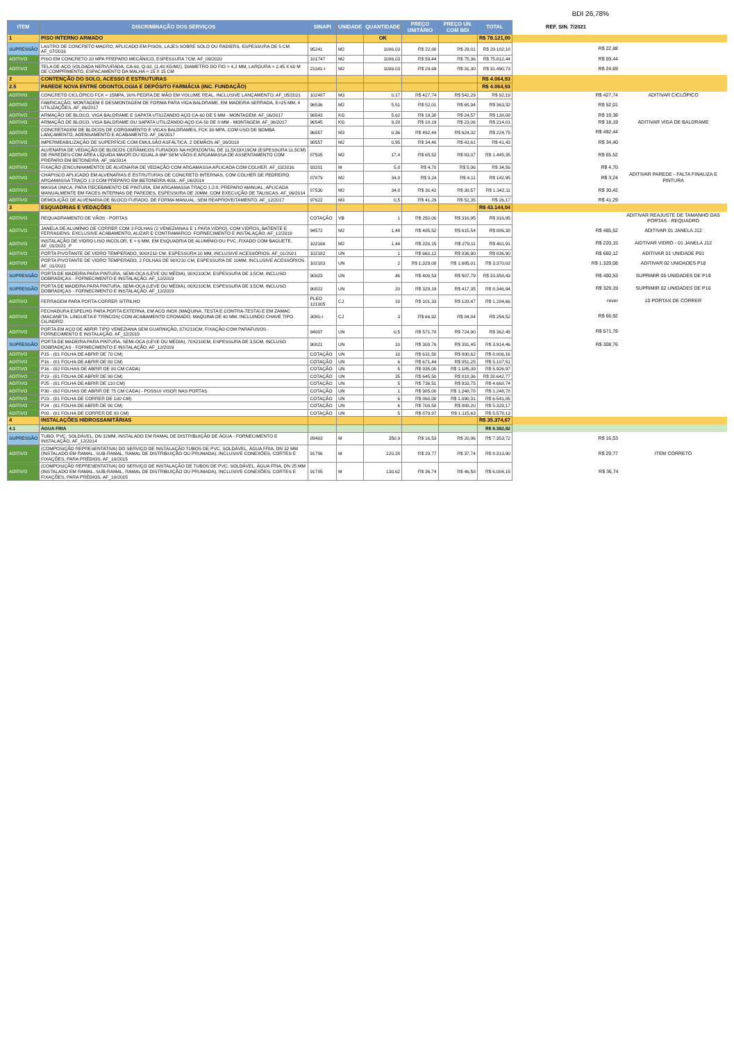BDI 26,78%
| ITEM | DISCRIMINAÇÃO DOS SERVIÇOS | SINAPI | UNIDADE | QUANTIDADE | PREÇO UNITÁRIO | PREÇO UN. COM BDI | TOTAL | REF. SIN. 7/2021 | |
| --- | --- | --- | --- | --- | --- | --- | --- | --- | --- |
| 1 | PISO INTERNO ARMADO | | | OK | | | R$ 78.121,00 | | |
| SUPRESSÃO | LASTRO DE CONCRETO MAGRO, APLICADO EM PISOS, LAJES SOBRE SOLO OU RADIERS, ESPESSURA DE 5 CM. AF_07/2016 | 95241 | M2 | 1006,03 | R$ 22,88 | R$ 29,01 | R$ 29.182,18 | R$ 22,88 | |
| ADITIVO | PISO EM CONCRETO 20 MPA PREPARO MECÂNICO, ESPESSURA 7CM. AF_09/2020 | 101747 | M2 | 1006,03 | R$ 59,44 | R$ 75,36 | R$ 75.812,44 | R$ 59,44 | |
| ADITIVO | TELA DE AÇO SOLDADA NERVURADA, CA-60, Q-92, (1,48 KG/M2), DIAMETRO DO FIO = 4,2 MM, LARGURA = 2,45 X 60 M DE COMPRIMENTO, ESPACAMENTO DA MALHA = 15 X 15 CM | 21141-I | M2 | 1006,03 | R$ 24,69 | R$ 31,30 | R$ 31.490,73 | R$ 24,69 | |
| 2 | CONTENÇÃO DO SOLO, ACESSO E ESTRUTURAS | | | | | | R$ 4.064,93 | | |
| 2.5 | PAREDE NOVA ENTRE ODONTOLOGIA E DEPÓSITO FARMÁCIA (INC. FUNDAÇÃO) | | | | | | R$ 4.064,93 | | |
| ADITIVO | CONCRETO CICLÓPICO FCK = 15MPA, 30% PEDRA DE MÃO EM VOLUME REAL, INCLUSIVE LANÇAMENTO. AF_05/2021 | 102487 | M3 | 0,17 | R$ 427,74 | R$ 542,29 | R$ 92,19 | R$ 427,74 | ADITIVAR CICLÓPICO |
| ADITIVO | FABRICAÇÃO, MONTAGEM E DESMONTAGEM DE FORMA PARA VIGA BALDRAME, EM MADEIRA SERRADA, E=25 MM, 4 UTILIZAÇÕES. AF_06/2017 | 96536 | M2 | 5,51 | R$ 52,01 | R$ 65,94 | R$ 363,32 | R$ 52,01 | |
| ADITIVO | ARMAÇÃO DE BLOCO, VIGA BALDRAME E SAPATA UTILIZANDO AÇO CA-60 DE 5 MM - MONTAGEM. AF_06/2017 | 96543 | KG | 5,62 | R$ 19,38 | R$ 24,57 | R$ 138,08 | R$ 19,38 | |
| ADITIVO | ARMAÇÃO DE BLOCO, VIGA BALDRAME OU SAPATA UTILIZANDO AÇO CA-50 DE 8 MM - MONTAGEM. AF_06/2017 | 96545 | KG | 9,28 | R$ 18,19 | R$ 23,06 | R$ 214,01 | R$ 18,19 | ADITIVAR VIGA DE BALDRAME |
| ADITIVO | CONCRETAGEM DE BLOCOS DE COROAMENTO E VIGAS BALDRAMES, FCK 30 MPA, COM USO DE BOMBA LANÇAMENTO, ADENSAMENTO E ACABAMENTO. AF_06/2017 | 96557 | M3 | 0,36 | R$ 492,44 | R$ 624,32 | R$ 224,75 | R$ 492,44 | |
| ADITIVO | IMPERMEABILIZAÇÃO DE SUPERFÍCIE COM EMULSÃO ASFÁLTICA, 2 DEMÃOS AF_06/2018 | 98557 | M2 | 0,95 | R$ 34,40 | R$ 43,61 | R$ 41,43 | R$ 34,40 | |
| ADITIVO | ALVENARIA DE VEDAÇÃO DE BLOCOS CERÂMICOS FURADOS NA HORIZONTAL DE 11,5X19X19CM (ESPESSURA 11,5CM) DE PAREDES COM ÁREA LÍQUIDA MAIOR OU IGUAL A 6M² SEM VÃOS E ARGAMASSA DE ASSENTAMENTO COM PREPARO EM BETONEIRA. AF_06/2014 | 87505 | M2 | 17,4 | R$ 65,52 | R$ 83,07 | R$ 1.445,35 | R$ 65,52 | |
| ADITIVO | FIXAÇÃO (ENCUNHAMENTO) DE ALVENARIA DE VEDAÇÃO COM ARGAMASSA APLICADA COM COLHER. AF_03/2016 | 93201 | M | 5,8 | R$ 4,70 | R$ 5,96 | R$ 34,56 | R$ 4,70 | |
| ADITIVO | CHAPISCO APLICADO EM ALVENARIAS E ESTRUTURAS DE CONCRETO INTERNAS, COM COLHER DE PEDREIRO. ARGAMASSA TRAÇO 1:3 COM PREPARO EM BETONEIRA 400L. AF_06/2014 | 87879 | M2 | 34,8 | R$ 3,24 | R$ 4,11 | R$ 142,95 | R$ 3,24 | ADITIVAR PAREDE - FALTA FINALIZA E PINTURA |
| ADITIVO | MASSA ÚNICA, PARA RECEBIMENTO DE PINTURA, EM ARGAMASSA TRAÇO 1:2:8, PREPARO MANUAL, APLICADA MANUALMENTE EM FACES INTERNAS DE PAREDES, ESPESSURA DE 20MM, COM EXECUÇÃO DE TALISCAS. AF_06/2014 | 87530 | M2 | 34,8 | R$ 30,42 | R$ 38,57 | R$ 1.342,11 | R$ 30,42 | |
| ADITIVO | DEMOLIÇÃO DE ALVENARIA DE BLOCO FURADO, DE FORMA MANUAL, SEM REAPROVEITAMENTO. AF_12/2017 | 97622 | M3 | 0,5 | R$ 41,29 | R$ 52,35 | R$ 26,17 | R$ 41,29 | |
| 3 | ESQUADRIAS E VEDAÇÕES | | | | | | R$ 43.144,04 | | |
| ADITIVO | REQUADRAMENTO DE VÃOS - PORTAS | COTAÇÃO | VB | 1 | R$ 250,00 | R$ 316,95 | R$ 316,95 | | ADITIVAR REAJUSTE DE TAMANHO DAS PORTAS - REQUADRO |
| ADITIVO | JANELA DE ALUMÍNIO DE CORRER COM 3 FOLHAS (2 VENEZIANAS E 1 PARA VIDRO), COM VIDROS, BATENTE E FERRAGENS. EXCLUSIVE ACABAMENTO, ALIZAR E CONTRAMARCO. FORNECIMENTO E INSTALAÇÃO. AF_12/2019 | 94572 | M2 | 1,44 | R$ 485,52 | R$ 615,54 | R$ 886,38 | R$ 485,52 | ADITIVAR 01 JANELA J12 |
| ADITIVO | INSTALAÇÃO DE VIDRO LISO INCOLOR, E = 6 MM, EM ESQUADRIA DE ALUMÍNIO OU PVC, FIXADO COM BAGUETE. AF_01/2021_P | 102166 | M2 | 1,44 | R$ 220,15 | R$ 279,11 | R$ 401,91 | R$ 220,15 | AIDTIVAR VIDRO - 01 JANELA J12 |
| ADITIVO | PORTA PIVOTANTE DE VIDRO TEMPERADO, 900X210 CM, ESPESSURA 10 MM, INCLUSIVE ACESSÓRIOS. AF_01/2021 | 102182 | UN | 1 | R$ 660,12 | R$ 836,90 | R$ 836,90 | R$ 660,12 | ADITIVAR 01 UNIDADE P01 |
| ADITIVO | PORTA PIVOTANTE DE VIDRO TEMPERADO, 2 FOLHAS DE 90X210 CM, ESPESSURA DE 10MM, INCLUSIVE ACESSÓRIOS. AF_01/2021 | 102183 | UN | 2 | R$ 1.329,08 | R$ 1.685,01 | R$ 3.370,02 | R$ 1.329,08 | ADITIVAR 02 UNIDADES P18 |
| SUPRESSÃO | PORTA DE MADEIRA PARA PINTURA, SEMI-OCA (LEVE OU MÉDIA), 90X210CM, ESPESSURA DE 3,5CM, INCLUSO DOBRADIÇAS - FORNECIMENTO E INSTALAÇÃO. AF_12/2019 | 90823 | UN | 46 | R$ 400,53 | R$ 507,79 | R$ 23.358,43 | R$ 400,53 | SUPRIMIR 05 UNIDADES DE P19 |
| SUPRESSÃO | PORTA DE MADEIRA PARA PINTURA, SEMI-OCA (LEVE OU MÉDIA), 80X210CM, ESPESSURA DE 3,5CM, INCLUSO DOBRADIÇAS - FORNECIMENTO E INSTALAÇÃO. AF_12/2019 | 90822 | UN | 20 | R$ 329,19 | R$ 417,35 | R$ 8.346,94 | R$ 329,19 | SUPRIMIR 02 UNIDADES DE P16 |
| ADITIVO | FERRAGEM PARA PORTA CORRER S/TRILHO | PLEO 121005 | CJ | 10 | R$ 101,33 | R$ 128,47 | R$ 1.284,66 | rever | 10 PORTAS DE CORRER |
| ADITIVO | FECHADURA ESPELHO PARA PORTA EXTERNA, EM ACO INOX (MAQUINA, TESTA E CONTRA-TESTA) E EM ZAMAC (MACANETA, LINGUETA E TRINCOS) COM ACABAMENTO CROMADO, MAQUINA DE 40 MM, INCLUINDO CHAVE TIPO CILINDRO | 3080-I | CJ | 3 | R$ 66,92 | R$ 84,84 | R$ 254,52 | R$ 66,92 | |
| ADITIVO | PORTA EM AÇO DE ABRIR TIPO VENEZIANA SEM GUARNIÇÃO, 87X210CM, FIXAÇÃO COM PARAFUSOS - FORNECIMENTO E INSTALAÇÃO. AF_12/2019 | 94807 | UN | 0,5 | R$ 571,78 | R$ 724,90 | R$ 362,45 | R$ 571,78 | |
| SUPRESSÃO | PORTA DE MADEIRA PARA PINTURA, SEMI-OCA (LEVE OU MÉDIA), 70X210CM, ESPESSURA DE 3,5CM, INCLUSO DOBRADIÇAS - FORNECIMENTO E INSTALAÇÃO. AF_12/2019 | 90821 | UN | 10 | R$ 308,76 | R$ 391,45 | R$ 3.914,46 | R$ 308,76 | |
| ADITIVO | P15 - (01 FOLHA DE ABRIR DE 70 CM) | COTAÇÃO | UN | 10 | R$ 631,50 | R$ 800,62 | R$ 8.006,16 | | |
| ADITIVO | P16 - (01 FOLHA DE ABRIR DE 80 CM) | COTAÇÃO | UN | 6 | R$ 671,44 | R$ 851,25 | R$ 5.107,51 | | |
| ADITIVO | P16 - (02 FOLHAS DE ABRIR DE 80 CM CADA) | COTAÇÃO | UN | 5 | R$ 935,00 | R$ 1.185,39 | R$ 5.926,97 | | |
| ADITIVO | P19 - (01 FOLHA DE ABRIR DE 90 CM) | COTAÇÃO | UN | 35 | R$ 645,50 | R$ 818,36 | R$ 28.642,77 | | |
| ADITIVO | P25 - (01 FOLHA DE ABRIR DE 110 CM) | COTAÇÃO | UN | 5 | R$ 736,51 | R$ 933,75 | R$ 4.668,74 | | |
| ADITIVO | P30 - (02 FOLHAS DE ABRIR DE 75 CM CADA) - POSSUI VISOR NAS PORTAS | COTAÇÃO | UN | 1 | R$ 985,00 | R$ 1.248,78 | R$ 1.248,78 | | |
| ADITIVO | P23 - (01 FOLHA DE CORRER DE 100 CM) | COTAÇÃO | UN | 6 | R$ 860,00 | R$ 1.090,31 | R$ 6.541,85 | | |
| ADITIVO | P24 - (01 FOLHA DE ABRIR DE 90 CM) | COTAÇÃO | UN | 6 | R$ 700,58 | R$ 888,20 | R$ 5.329,17 | | |
| ADITIVO | P03 - (01 FOLHA DE CORRER DE 80 CM) | COTAÇÃO | UN | 5 | R$ 879,97 | R$ 1.115,63 | R$ 5.578,13 | | |
| 4 | INSTALAÇÕES HIDROSSANITÁRIAS | | | | | | R$ 35.374,67 | | |
| 4.1 | ÁGUA FRIA | | | | | | R$ 8.382,82 | | |
| SUPRESSÃO | TUBO, PVC, SOLDÁVEL, DN 32MM, INSTALADO EM RAMAL DE DISTRIBUIÇÃO DE ÁGUA - FORNECIMENTO E INSTALAÇÃO. AF_12/2014 | 89403 | M | 350,9 | R$ 16,53 | R$ 20,96 | R$ 7.353,72 | R$ 16,53 | |
| ADITIVO | (COMPOSIÇÃO REPRESENTATIVA) DO SERVIÇO DE INSTALAÇÃO TUBOS DE PVC, SOLDÁVEL, ÁGUA FRIA, DN 32 MM (INSTALADO EM RAMAL, SUB-RAMAL, RAMAL DE DISTRIBUIÇÃO OU PRUMADA), INCLUSIVE CONEXÕES, CORTES E FIXAÇÕES, PARA PRÉDIOS. AF_10/2015 | 91786 | M | 220,28 | R$ 29,77 | R$ 37,74 | R$ 8.313,90 | R$ 29,77 | ITEM CORRETO |
| ADITIVO | (COMPOSIÇÃO REPRESENTATIVA) DO SERVIÇO DE INSTALAÇÃO DE TUBOS DE PVC, SOLDÁVEL, ÁGUA FRIA, DN 25 MM (INSTALADO EM RAMAL, SUB-RAMAL, RAMAL DE DISTRIBUIÇÃO OU PRUMADA), INCLUSIVE CONEXÕES, CORTES E FIXAÇÕES, PARA PRÉDIOS. AF_10/2015 | 91785 | M | 130,62 | R$ 36,74 | R$ 46,58 | R$ 6.084,15 | R$ 36,74 | |